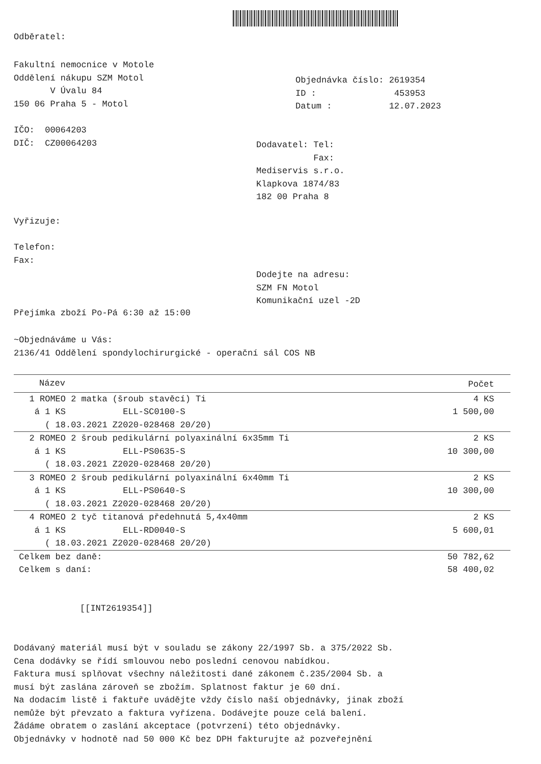Odběratel:
Fakultní nemocnice v Motole
Oddělení nákupu SZM Motol
V Úvalu 84
150 06 Praha 5 - Motol
Objednávka číslo: 2619354
ID : 453953
Datum : 12.07.2023
IČO: 00064203
DIČ: CZ00064203
Dodavatel: Tel:
Fax:
Mediservis s.r.o.
Klapkova 1874/83
182 00 Praha 8
Vyřizuje:
Telefon:
Fax:
Dodejte na adresu:
SZM FN Motol
Komunikační uzel -2D
Přejímka zboží Po-Pá 6:30 až 15:00
~Objednáváme u Vás:
2136/41 Oddělení spondylochirurgické - operační sál COS NB
| Název | Počet |
| --- | --- |
| 1 ROMEO 2 matka (šroub stavěcí) Ti á 1 KS ELL-SC0100-S ( 18.03.2021 Z2020-028468 20/20) | 4 KS 1 500,00 |
| 2 ROMEO 2 šroub pedikulární polyaxinální 6x35mm Ti á 1 KS ELL-PS0635-S ( 18.03.2021 Z2020-028468 20/20) | 2 KS 10 300,00 |
| 3 ROMEO 2 šroub pedikulární polyaxinální 6x40mm Ti á 1 KS ELL-PS0640-S ( 18.03.2021 Z2020-028468 20/20) | 2 KS 10 300,00 |
| 4 ROMEO 2 tyč titanová předehnutá 5,4x40mm á 1 KS ELL-RD0040-S ( 18.03.2021 Z2020-028468 20/20) | 2 KS 5 600,01 |
| Celkem bez daně: Celkem s daní: | 50 782,62 58 400,02 |
[[INT2619354]]
Dodávaný materiál musí být v souladu se zákony 22/1997 Sb. a 375/2022 Sb.
Cena dodávky se řídí smlouvou nebo poslední cenovou nabídkou.
Faktura musí splňovat všechny náležitosti dané zákonem č.235/2004 Sb. a
musí být zaslána zároveň se zbožím. Splatnost faktur je 60 dní.
Na dodacím listě i faktuře uvádějte vždy číslo naší objednávky, jinak zboží
nemůže být převzato a faktura vyřízena. Dodávejte pouze celá balení.
Žádáme obratem o zaslání akceptace (potvrzení) této objednávky.
Objednávky v hodnotě nad 50 000 Kč bez DPH fakturujte až pozveřejnění